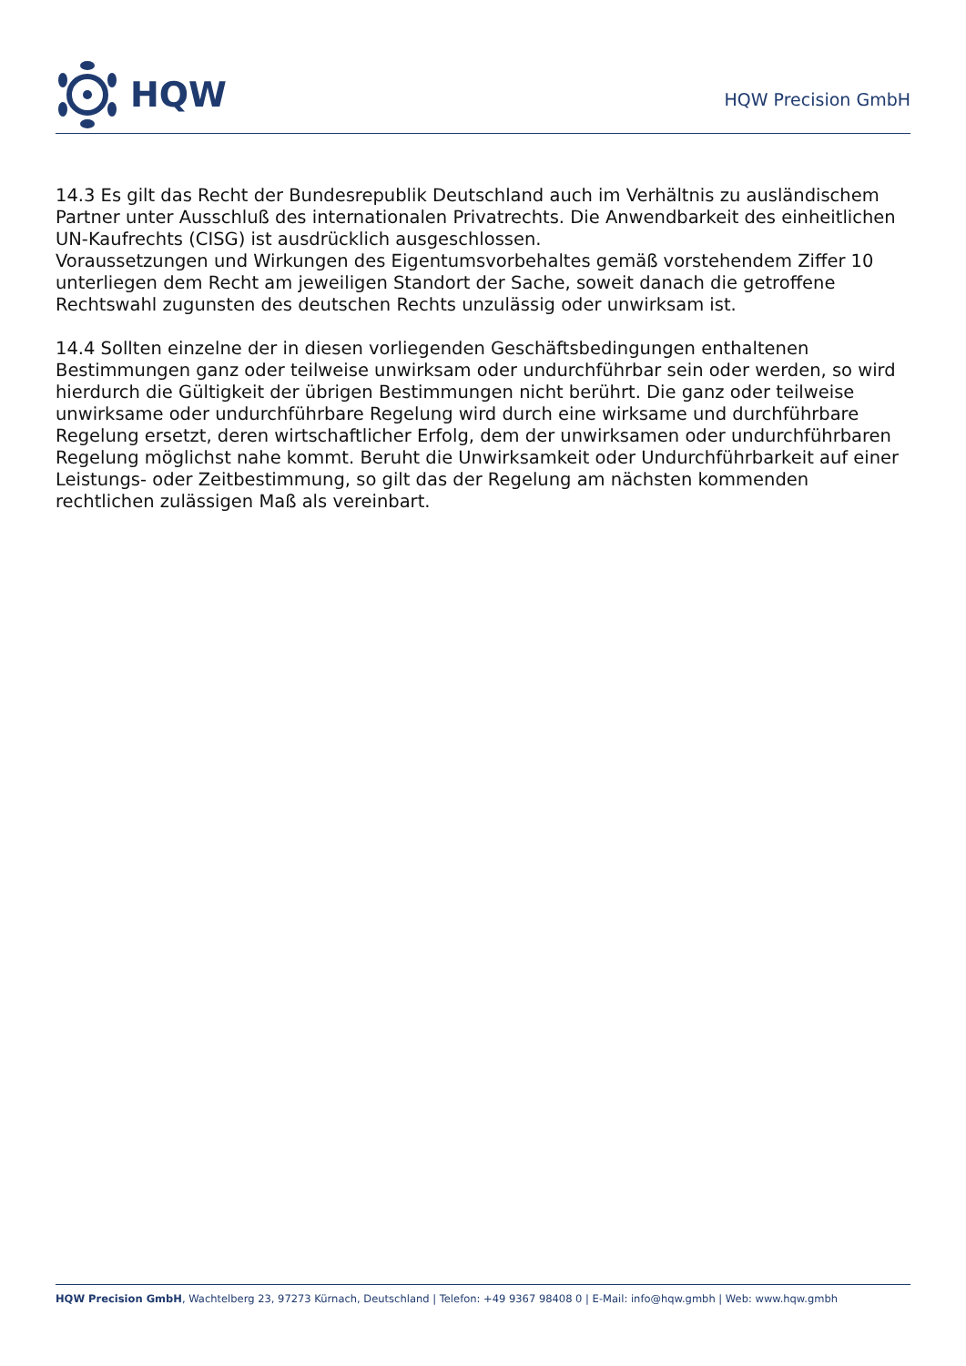HQW
HQW Precision GmbH
14.3 Es gilt das Recht der Bundesrepublik Deutschland auch im Verhältnis zu ausländischem Partner unter Ausschluß des internationalen Privatrechts. Die Anwendbarkeit des einheitlichen UN-Kaufrechts (CISG) ist ausdrücklich ausgeschlossen.
Voraussetzungen und Wirkungen des Eigentumsvorbehaltes gemäß vorstehendem Ziffer 10 unterliegen dem Recht am jeweiligen Standort der Sache, soweit danach die getroffene Rechtswahl zugunsten des deutschen Rechts unzulässig oder unwirksam ist.
14.4 Sollten einzelne der in diesen vorliegenden Geschäftsbedingungen enthaltenen Bestimmungen ganz oder teilweise unwirksam oder undurchführbar sein oder werden, so wird hierdurch die Gültigkeit der übrigen Bestimmungen nicht berührt. Die ganz oder teilweise unwirksame oder undurchführbare Regelung wird durch eine wirksame und durchführbare Regelung ersetzt, deren wirtschaftlicher Erfolg, dem der unwirksamen oder undurchführbaren Regelung möglichst nahe kommt. Beruht die Unwirksamkeit oder Undurchführbarkeit auf einer Leistungs- oder Zeitbestimmung, so gilt das der Regelung am nächsten kommenden rechtlichen zulässigen Maß als vereinbart.
HQW Precision GmbH, Wachtelberg 23, 97273 Kürnach, Deutschland | Telefon: +49 9367 98408 0 | E-Mail: info@hqw.gmbh | Web: www.hqw.gmbh